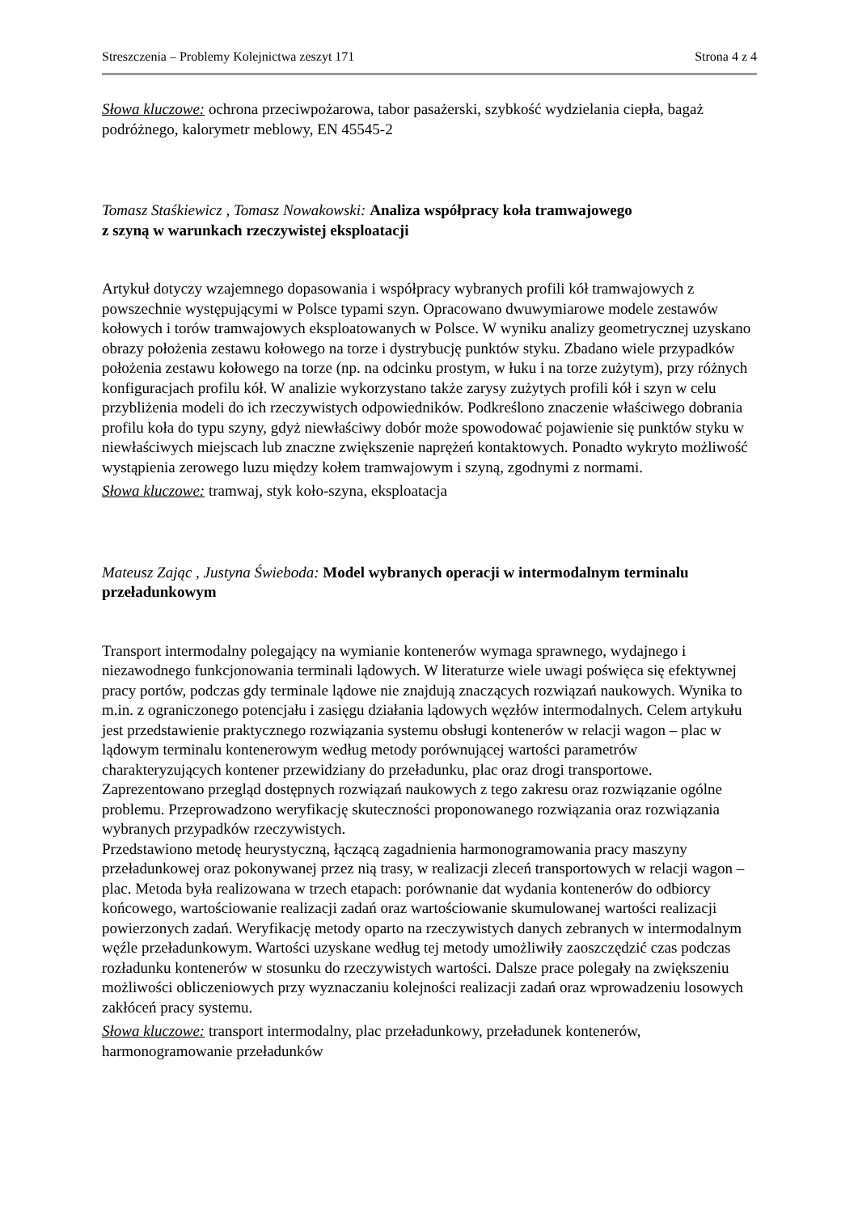Streszczenia – Problemy Kolejnictwa zeszyt 171 Strona 4 z 4
Słowa kluczowe: ochrona przeciwpożarowa, tabor pasażerski, szybkość wydzielania ciepła, bagaż podróżnego, kalorymetr meblowy, EN 45545-2
Tomasz Staśkiewicz , Tomasz Nowakowski: Analiza współpracy koła tramwajowego
z szyną w warunkach rzeczywistej eksploatacji
Artykuł dotyczy wzajemnego dopasowania i współpracy wybranych profili kół tramwajowych z powszechnie występującymi w Polsce typami szyn. Opracowano dwuwymiarowe modele zestawów kołowych i torów tramwajowych eksploatowanych w Polsce. W wyniku analizy geometrycznej uzyskano obrazy położenia zestawu kołowego na torze i dystrybucję punktów styku. Zbadano wiele przypadków położenia zestawu kołowego na torze (np. na odcinku prostym, w łuku i na torze zużytym), przy różnych konfiguracjach profilu kół. W analizie wykorzystano także zarysy zużytych profili kół i szyn w celu przybliżenia modeli do ich rzeczywistych odpowiedników. Podkreślono znaczenie właściwego dobrania profilu koła do typu szyny, gdyż niewłaściwy dobór może spowodować pojawienie się punktów styku w niewłaściwych miejscach lub znaczne zwiększenie naprężeń kontaktowych. Ponadto wykryto możliwość wystąpienia zerowego luzu między kołem tramwajowym i szyną, zgodnymi z normami.
Słowa kluczowe: tramwaj, styk koło-szyna, eksploatacja
Mateusz Zając , Justyna Świeboda: Model wybranych operacji w intermodalnym terminalu przeładunkowym
Transport intermodalny polegający na wymianie kontenerów wymaga sprawnego, wydajnego i niezawodnego funkcjonowania terminali lądowych. W literaturze wiele uwagi poświęca się efektywnej pracy portów, podczas gdy terminale lądowe nie znajdują znaczących rozwiązań naukowych. Wynika to m.in. z ograniczonego potencjału i zasięgu działania lądowych węzłów intermodalnych. Celem artykułu jest przedstawienie praktycznego rozwiązania systemu obsługi kontenerów w relacji wagon – plac w lądowym terminalu kontenerowym według metody porównującej wartości parametrów charakteryzujących kontener przewidziany do przeładunku, plac oraz drogi transportowe. Zaprezentowano przegląd dostępnych rozwiązań naukowych z tego zakresu oraz rozwiązanie ogólne problemu. Przeprowadzono weryfikację skuteczności proponowanego rozwiązania oraz rozwiązania wybranych przypadków rzeczywistych.
Przedstawiono metodę heurystyczną, łączącą zagadnienia harmonogramowania pracy maszyny przeładunkowej oraz pokonywanej przez nią trasy, w realizacji zleceń transportowych w relacji wagon – plac. Metoda była realizowana w trzech etapach: porównanie dat wydania kontenerów do odbiorcy końcowego, wartościowanie realizacji zadań oraz wartościowanie skumulowanej wartości realizacji powierzonych zadań. Weryfikację metody oparto na rzeczywistych danych zebranych w intermodalnym węźle przeładunkowym. Wartości uzyskane według tej metody umożliwiły zaoszczędzić czas podczas rozładunku kontenerów w stosunku do rzeczywistych wartości. Dalsze prace polegały na zwiększeniu możliwości obliczeniowych przy wyznaczaniu kolejności realizacji zadań oraz wprowadzeniu losowych zakłóceń pracy systemu.
Słowa kluczowe: transport intermodalny, plac przeładunkowy, przeładunek kontenerów, harmonogramowanie przeładunków